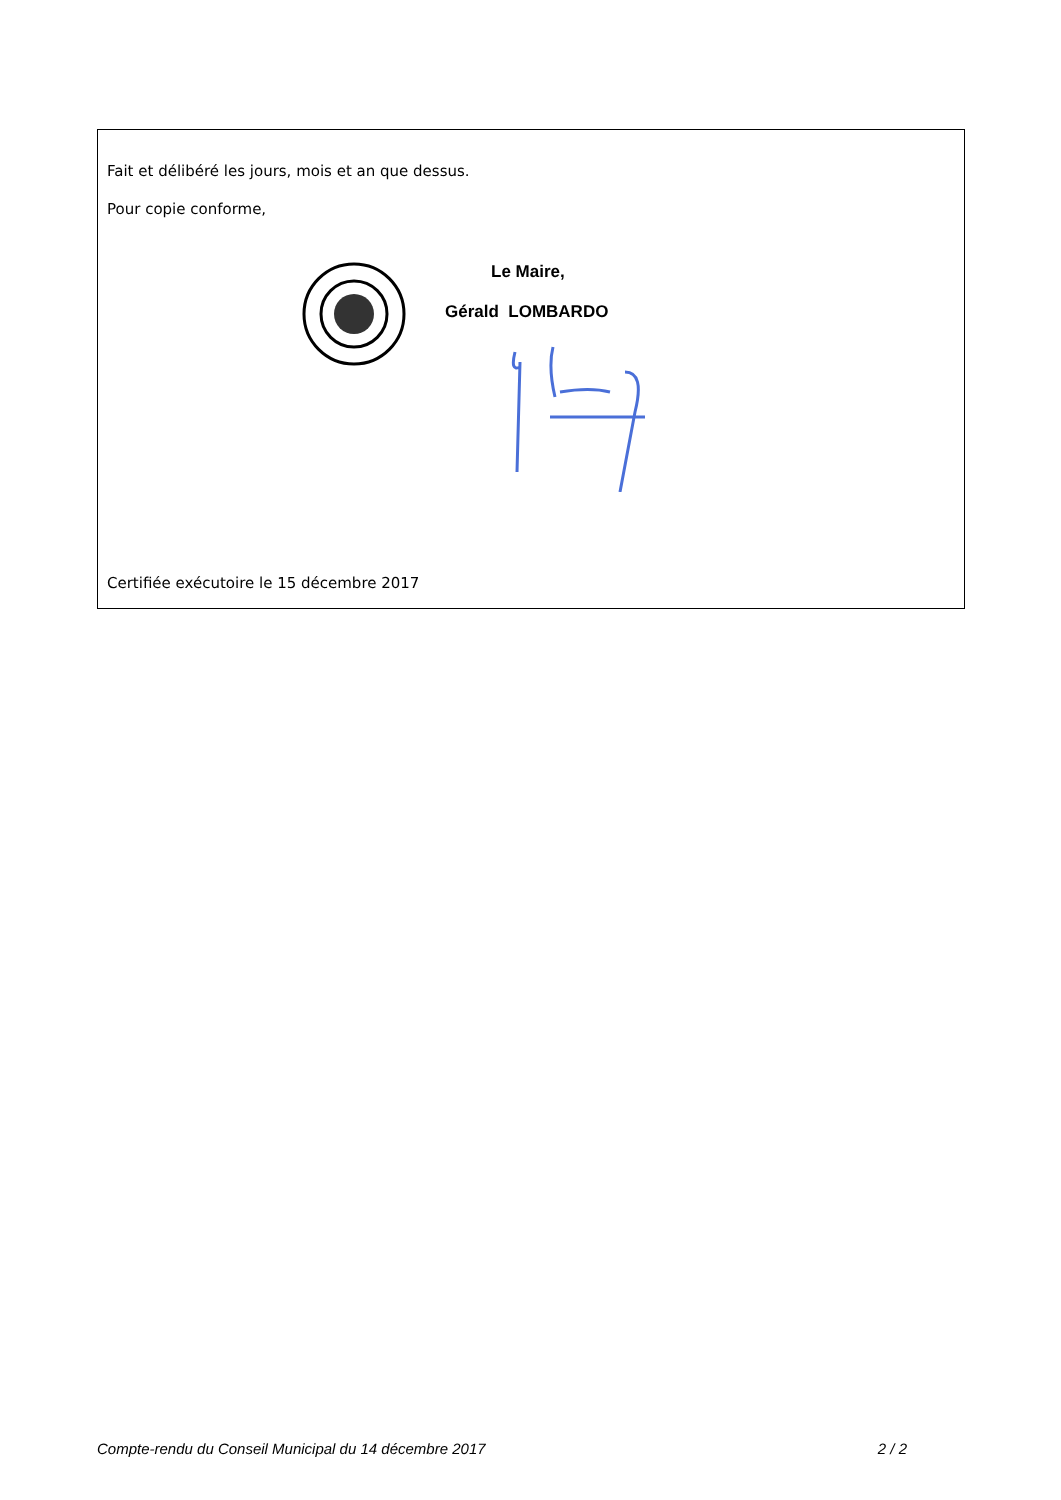Fait et délibéré les jours, mois et an que dessus.
Pour copie conforme,
Le Maire,
Gérald LOMBARDO
Certifiée exécutoire le 15 décembre 2017
Compte-rendu du Conseil Municipal du 14 décembre 2017 2 / 2